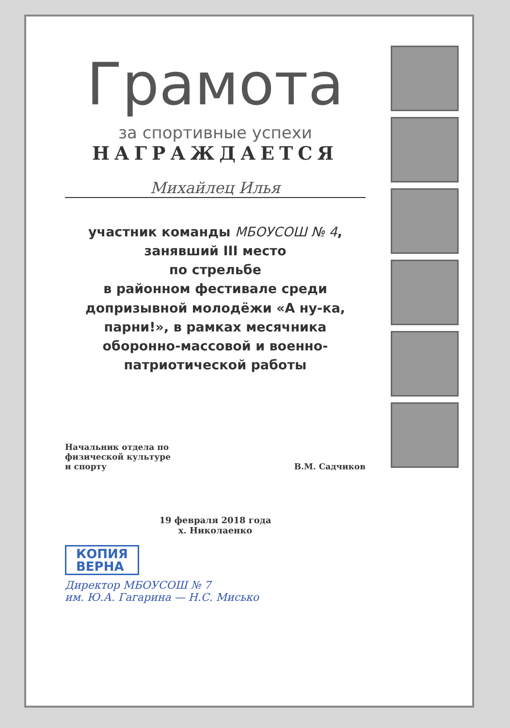Грамота
за спортивные успехи
НАГРАЖДАЕТСЯ
Михайлец Илья
участник команды МБОУСОШ № 4,
занявший III место
по стрельбе
в районном фестивале среди допризывной молодёжи «А ну-ка, парни!», в рамках месячника оборонно-массовой и военно-патриотической работы
Начальник отдела по
физической культуре
и спорту
В.М. Садчиков
19 февраля 2018 года
х. Николаенко
КОПИЯ
ВЕРНА
Директор МБОУСОШ № 7
им. Ю.А. Гагарина — Н.С. Мисько